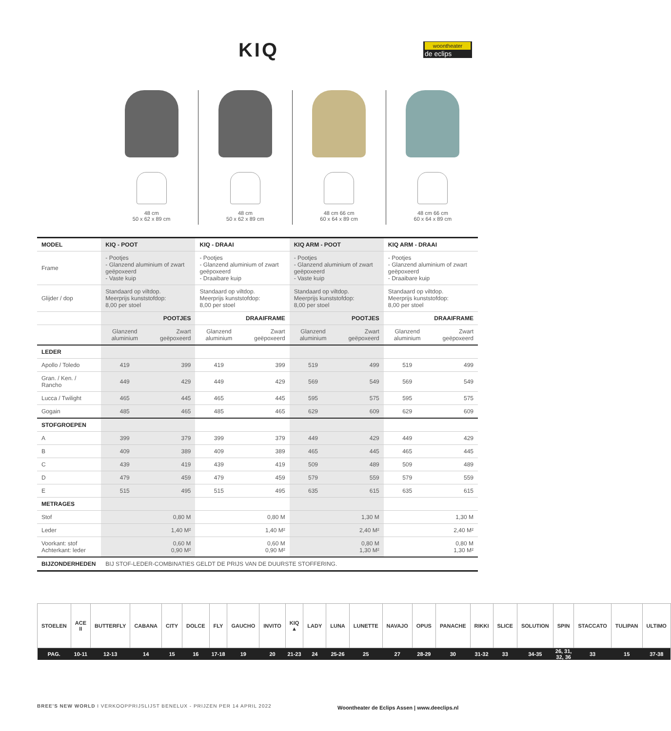KIQ
woontheater
de eclips
48 cm
50 x 62 x 89 cm
48 cm
50 x 62 x 89 cm
48 cm 66 cm
60 x 64 x 89 cm
48 cm 66 cm
60 x 64 x 89 cm
| MODEL | KIQ - POOT | | KIQ - DRAAI | | KIQ ARM - POOT | | KIQ ARM - DRAAI | |
| --- | --- | --- | --- | --- | --- | --- | --- | --- |
| Frame | - Pootjes - Glanzend aluminium of zwart geëpoxeerd - Vaste kuip | | - Pootjes - Glanzend aluminium of zwart geëpoxeerd - Draaibare kuip | | - Pootjes - Glanzend aluminium of zwart geëpoxeerd - Vaste kuip | | - Pootjes - Glanzend aluminium of zwart geëpoxeerd - Draaibare kuip | |
| Glijder / dop | Standaard op viltdop. Meerprijs kunststofdop: 8,00 per stoel | | Standaard op viltdop. Meerprijs kunststofdop: 8,00 per stoel | | Standaard op viltdop. Meerprijs kunststofdop: 8,00 per stoel | | Standaard op viltdop. Meerprijs kunststofdop: 8,00 per stoel | |
| | POOTJES | | DRAAIFRAME | | POOTJES | | DRAAIFRAME | |
| | Glanzend aluminium | Zwart geëpoxeerd | Glanzend aluminium | Zwart geëpoxeerd | Glanzend aluminium | Zwart geëpoxeerd | Glanzend aluminium | Zwart geëpoxeerd |
| LEDER | | | | | | | | |
| Apollo / Toledo | 419 | 399 | 419 | 399 | 519 | 499 | 519 | 499 |
| Gran. / Ken. / Rancho | 449 | 429 | 449 | 429 | 569 | 549 | 569 | 549 |
| Lucca / Twilight | 465 | 445 | 465 | 445 | 595 | 575 | 595 | 575 |
| Gogain | 485 | 465 | 485 | 465 | 629 | 609 | 629 | 609 |
| STOFGROEPEN | | | | | | | | |
| A | 399 | 379 | 399 | 379 | 449 | 429 | 449 | 429 |
| B | 409 | 389 | 409 | 389 | 465 | 445 | 465 | 445 |
| C | 439 | 419 | 439 | 419 | 509 | 489 | 509 | 489 |
| D | 479 | 459 | 479 | 459 | 579 | 559 | 579 | 559 |
| E | 515 | 495 | 515 | 495 | 635 | 615 | 635 | 615 |
| METRAGES | | | | | | | | |
| Stof | 0,80 M | | 0,80 M | | 1,30 M | | 1,30 M | |
| Leder | 1,40 M² | | 1,40 M² | | 2,40 M² | | 2,40 M² | |
| Voorkant: stof Achterkant: leder | 0,60 M 0,90 M² | | 0,60 M 0,90 M² | | 0,80 M 1,30 M² | | 0,80 M 1,30 M² | |
| BIJZONDERHEDEN | BIJ STOF-LEDER-COMBINATIES GELDT DE PRIJS VAN DE DUURSTE STOFFERING. | | | | | | | |
| STOELEN | ACE II | BUTTERFLY | CABANA | CITY | DOLCE | FLY | GAUCHO | INVITO | KIQ ▲ | LADY | LUNA | LUNETTE | NAVAJO | OPUS | PANACHE | RIKKI | SLICE | SOLUTION | SPIN | STACCATO | TULIPAN | ULTIMO |
| PAG. | 10-11 | 12-13 | 14 | 15 | 16 | 17-18 | 19 | 20 | 21-23 | 24 | 25-26 | 25 | 27 | 28-29 | 30 | 31-32 | 33 | 34-35 | 26, 31, 32, 36 | 33 | 15 | 37-38 |
BREE'S NEW WORLD I VERKOOPPRIJSLIJST BENELUX - PRIJZEN PER 14 APRIL 2022
Woontheater de Eclips Assen | www.deeclips.nl